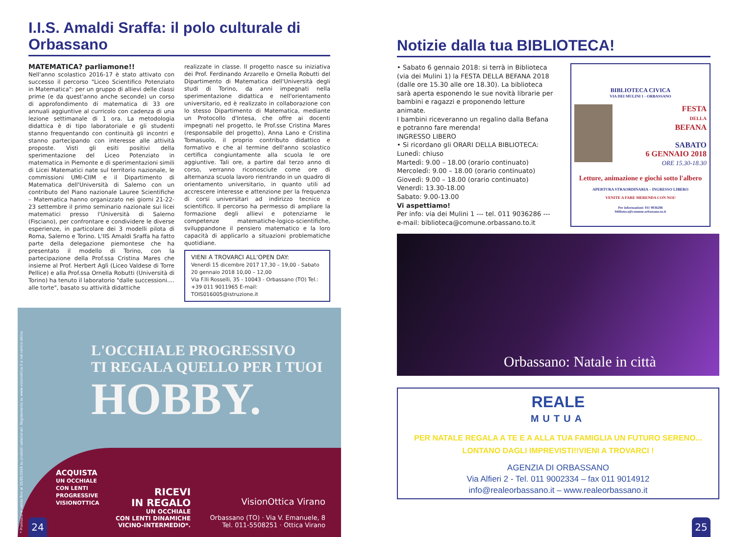I.I.S. Amaldi Sraffa: il polo culturale di Orbassano
MATEMATICA? parliamone!!
Nell'anno scolastico 2016-17 è stato attivato con successo il percorso "Liceo Scientifico Potenziato in Matematica": per un gruppo di allievi delle classi prime (e da quest'anno anche seconde) un corso di approfondimento di matematica di 33 ore annuali aggiuntive al curricolo con cadenza di una lezione settimanale di 1 ora. La metodologia didattica è di tipo laboratoriale e gli studenti stanno frequentando con continuità gli incontri e stanno partecipando con interesse alle attività proposte. Visti gli esiti positivi della sperimentazione del Liceo Potenziato in matematica in Piemonte e di sperimentazioni simili di Licei Matematici nate sul territorio nazionale, le commissioni UMI-CIIM e il Dipartimento di Matematica dell'Università di Salerno con un contributo del Piano nazionale Lauree Scientifiche – Matematica hanno organizzato nei giorni 21-22-23 settembre il primo seminario nazionale sui licei matematici presso l'Università di Salerno (Fisciano), per confrontare e condividere le diverse esperienze, in particolare dei 3 modelli pilota di Roma, Salerno e Torino. L'IIS Amaldi Sraffa ha fatto parte della delegazione piemontese che ha presentato il modello di Torino, con la partecipazione della Prof.ssa Cristina Mares che insieme al Prof. Herbert Aglì (Liceo Valdese di Torre Pellice) e alla Prof.ssa Ornella Robutti (Università di Torino) ha tenuto il laboratorio "dalle successioni.... alle torte", basato su attività didattiche
realizzate in classe. Il progetto nasce su iniziativa dei Prof. Ferdinando Arzarello e Ornella Robutti del Dipartimento di Matematica dell'Università degli studi di Torino, da anni impegnati nella sperimentazione didattica e nell'orientamento universitario, ed è realizzato in collaborazione con lo stesso Dipartimento di Matematica, mediante un Protocollo d'Intesa, che offre ai docenti impegnati nel progetto, le Prof.sse Cristina Mares (responsabile del progetto), Anna Lano e Cristina Tomasuolo, il proprio contributo didattico e formativo e che al termine dell'anno scolastico certifica congiuntamente alla scuola le ore aggiuntive. Tali ore, a partire dal terzo anno di corso, verranno riconosciute come ore di alternanza scuola lavoro rientrando in un quadro di orientamento universitario, in quanto utili ad accrescere interesse e attenzione per la frequenza di corsi universitari ad indirizzo tecnico e scientifico. Il percorso ha permesso di ampliare la formazione degli allievi e potenziarne le competenze matematiche-logico-scientifiche, sviluppandone il pensiero matematico e la loro capacità di applicarlo a situazioni problematiche quotidiane.
VIENI A TROVARCI ALL'OPEN DAY:
Venerdì 15 dicembre 2017 17,30 – 19,00 - Sabato 20 gennaio 2018 10,00 – 12,00
Via F.lli Rosselli, 35 - 10043 - Orbassano (TO) Tel.: +39 011 9011965 E-mail: TOIS016005@istruzione.it
L'OCCHIALE PROGRESSIVO
TI REGALA QUELLO PER I TUOI
HOBBY.
ACQUISTA
UN OCCHIALE
CON LENTI
PROGRESSIVE
VISIONOTTICA
RICEVI
IN REGALO
UN OCCHIALE
CON LENTI DINAMICHE
VICINO-INTERMEDIO*.
VisionOttica Virano
Orbassano (TO) · Via V. Emanuele, 8
Tel. 011-5508251 · Ottica Virano
* Promozione valida fino al 15/01/2018 su prodotti selezionati. Regolamento su www.visionottica.it e nel centro ottico.
24
Notizie dalla tua BIBLIOTECA!
• Sabato 6 gennaio 2018: si terrà in Biblioteca (via dei Mulini 1) la FESTA DELLA BEFANA 2018 (dalle ore 15.30 alle ore 18.30). La biblioteca sarà aperta esponendo le sue novità librarie per bambini e ragazzi e proponendo letture animate.
I bambini riceveranno un regalino dalla Befana e potranno fare merenda!
INGRESSO LIBERO
• Si ricordano gli ORARI DELLA BIBLIOTECA:
Lunedì: chiuso
Martedì: 9.00 – 18.00 (orario continuato)
Mercoledì: 9.00 – 18.00 (orario continuato)
Giovedì: 9.00 – 18.00 (orario continuato)
Venerdì: 13.30-18.00
Sabato: 9.00-13.00
Vi aspettiamo!
Per info: via dei Mulini 1 --- tel. 011 9036286 --- e-mail: biblioteca@comune.orbassano.to.it
BIBLIOTECA CIVICA
VIA DEI MULINI 1 - ORBASSANO
FESTA
DELLA
BEFANA
SABATO
6 GENNAIO 2018
ORE 15.30-18.30
Letture, animazione e giochi sotto l'albero
APERTURA STRAORDINARIA – INGRESSO LIBERO
VENITE A FARE MERENDA CON NOI!
Per informazioni: 011 9036286
biblioteca@comune.orbassano.to.it
Orbassano: Natale in città
REALE
MUTUA
PER NATALE REGALA A TE E A ALLA TUA FAMIGLIA UN FUTURO SERENO...
LONTANO DAGLI IMPREVISTI!!VIENI A TROVARCI !
AGENZIA DI ORBASSANO
Via Alfieri 2 - Tel. 011 9002334 – fax 011 9014912
info@realeorbassano.it – www.realeorbassano.it
25